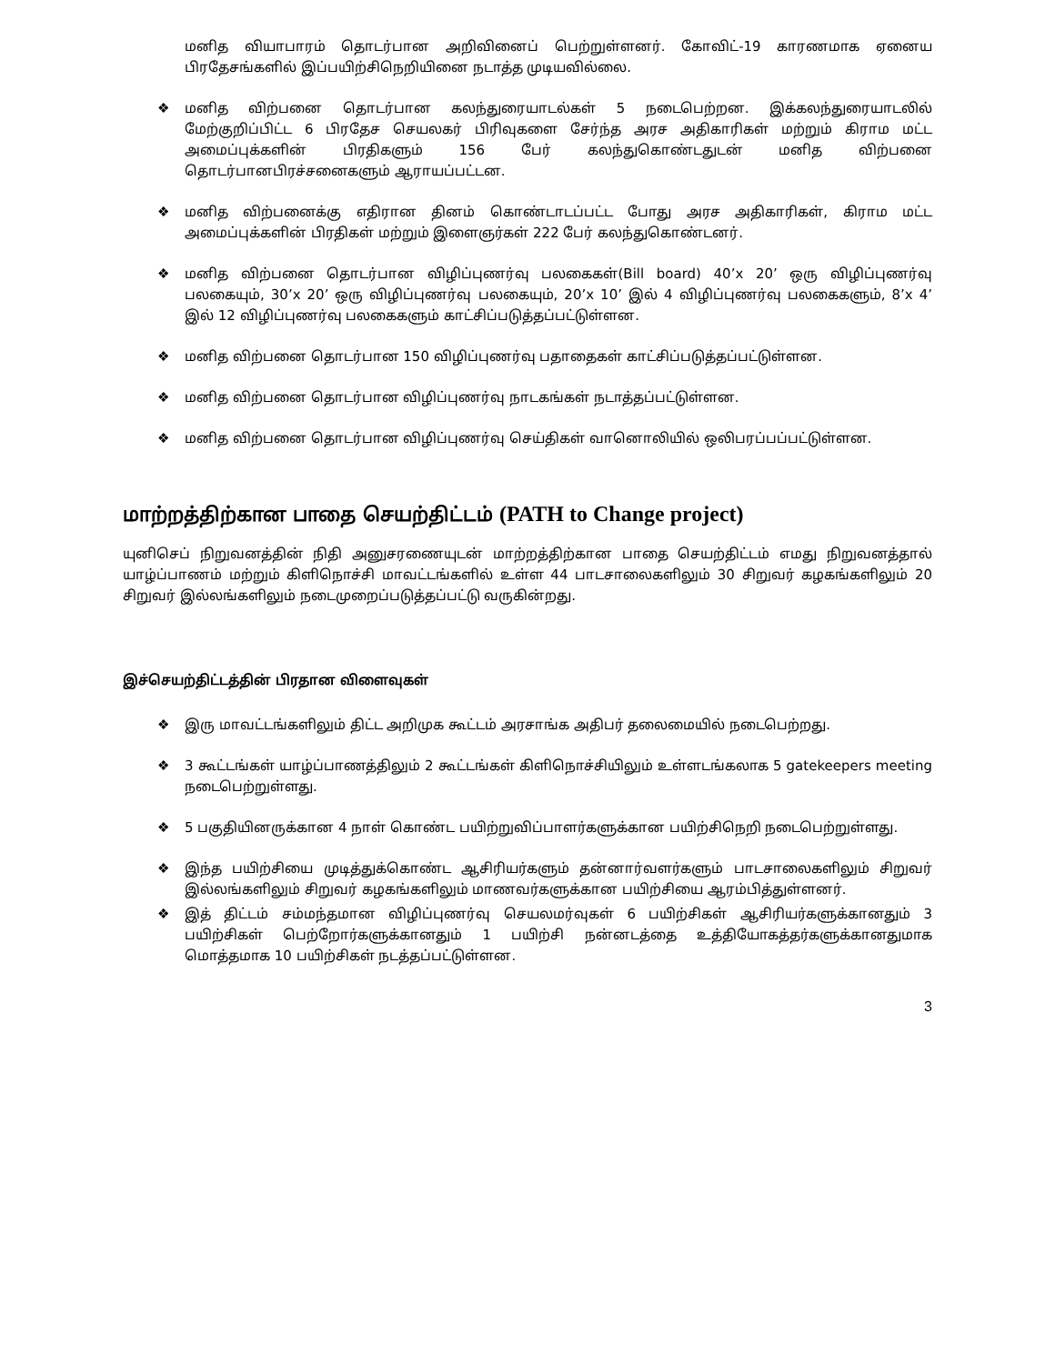மனித வியாபாரம் தொடர்பான அறிவினைப் பெற்றுள்ளனர். கோவிட்-19 காரணமாக ஏனைய பிரதேசங்களில் இப்பயிற்சிநெறியினை நடாத்த முடியவில்லை.
❖ மனித விற்பனை தொடர்பான கலந்துரையாடல்கள் 5 நடைபெற்றன. இக்கலந்துரையாடலில் மேற்குறிப்பிட்ட 6 பிரதேச செயலகர் பிரிவுகளை சேர்ந்த அரச அதிகாரிகள் மற்றும் கிராம மட்ட அமைப்புக்களின் பிரதிகளும் 156 பேர் கலந்துகொண்டதுடன் மனித விற்பனை தொடர்பானபிரச்சனைகளும் ஆராயப்பட்டன.
❖ மனித விற்பனைக்கு எதிரான தினம் கொண்டாடப்பட்ட போது அரச அதிகாரிகள், கிராம மட்ட அமைப்புக்களின் பிரதிகள் மற்றும் இளைஞர்கள் 222 பேர் கலந்துகொண்டனர்.
❖ மனித விற்பனை தொடர்பான விழிப்புணர்வு பலகைகள்(Bill board) 40’x 20’ ஒரு விழிப்புணர்வு பலகையும், 30’x 20’ ஒரு விழிப்புணர்வு பலகையும், 20’x 10’ இல் 4 விழிப்புணர்வு பலகைகளும், 8’x 4’ இல் 12 விழிப்புணர்வு பலகைகளும் காட்சிப்படுத்தப்பட்டுள்ளன.
❖ மனித விற்பனை தொடர்பான 150 விழிப்புணர்வு பதாதைகள் காட்சிப்படுத்தப்பட்டுள்ளன.
❖ மனித விற்பனை தொடர்பான விழிப்புணர்வு நாடகங்கள் நடாத்தப்பட்டுள்ளன.
❖ மனித விற்பனை தொடர்பான விழிப்புணர்வு செய்திகள் வானொலியில் ஒலிபரப்பப்பட்டுள்ளன.
மாற்றத்திற்கான பாதை செயற்திட்டம் (PATH to Change project)
யுனிசெப் நிறுவனத்தின் நிதி அனுசரணையுடன் மாற்றத்திற்கான பாதை செயற்திட்டம் எமது நிறுவனத்தால் யாழ்ப்பாணம் மற்றும் கிளிநொச்சி மாவட்டங்களில் உள்ள 44 பாடசாலைகளிலும் 30 சிறுவர் கழகங்களிலும் 20 சிறுவர் இல்லங்களிலும் நடைமுறைப்படுத்தப்பட்டு வருகின்றது.
இச்செயற்திட்டத்தின் பிரதான விளைவுகள்
❖ இரு மாவட்டங்களிலும் திட்ட அறிமுக கூட்டம் அரசாங்க அதிபர் தலைமையில் நடைபெற்றது.
❖ 3 கூட்டங்கள் யாழ்ப்பாணத்திலும் 2 கூட்டங்கள் கிளிநொச்சியிலும் உள்ளடங்கலாக 5 gatekeepers meeting நடைபெற்றுள்ளது.
❖ 5 பகுதியினருக்கான 4 நாள் கொண்ட பயிற்றுவிப்பாளர்களுக்கான பயிற்சிநெறி நடைபெற்றுள்ளது.
❖ இந்த பயிற்சியை முடித்துக்கொண்ட ஆசிரியர்களும் தன்னார்வளர்களும் பாடசாலைகளிலும் சிறுவர் இல்லங்களிலும் சிறுவர் கழகங்களிலும் மாணவர்களுக்கான பயிற்சியை ஆரம்பித்துள்ளனர்.
❖ இத் திட்டம் சம்மந்தமான விழிப்புணர்வு செயலமர்வுகள் 6 பயிற்சிகள் ஆசிரியர்களுக்கானதும் 3 பயிற்சிகள் பெற்றோர்களுக்கானதும் 1 பயிற்சி நன்னடத்தை உத்தியோகத்தர்களுக்கானதுமாக மொத்தமாக 10 பயிற்சிகள் நடத்தப்பட்டுள்ளன.
3